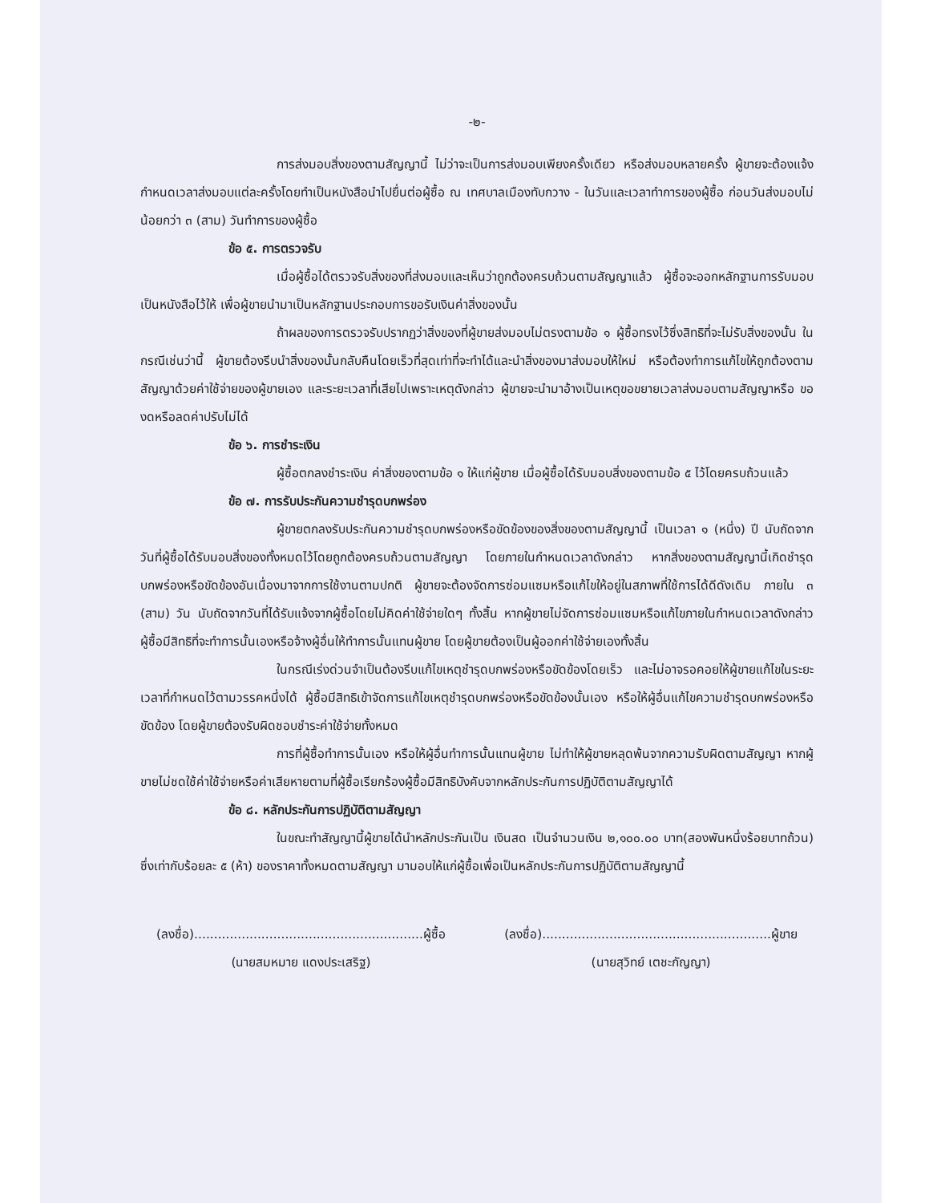-๒-
การส่งมอบสิ่งของตามสัญญานี้ ไม่ว่าจะเป็นการส่งมอบเพียงครั้งเดียว หรือส่งมอบหลายครั้ง ผู้ขายจะต้องแจ้งกำหนดเวลาส่งมอบแต่ละครั้งโดยทำเป็นหนังสือนำไปยื่นต่อผู้ซื้อ ณ เทศบาลเมืองทับกวาง - ในวันและเวลาทำการของผู้ซื้อ ก่อนวันส่งมอบไม่น้อยกว่า ๓ (สาม) วันทำการของผู้ซื้อ
ข้อ ๕. การตรวจรับ
เมื่อผู้ซื้อได้ตรวจรับสิ่งของที่ส่งมอบและเห็นว่าถูกต้องครบถ้วนตามสัญญาแล้ว ผู้ซื้อจะออกหลักฐานการรับมอบเป็นหนังสือไว้ให้ เพื่อผู้ขายนำมาเป็นหลักฐานประกอบการขอรับเงินค่าสิ่งของนั้น
ถ้าผลของการตรวจรับปรากฏว่าสิ่งของที่ผู้ขายส่งมอบไม่ตรงตามข้อ ๑ ผู้ซื้อทรงไว้ซึ่งสิทธิที่จะไม่รับสิ่งของนั้น ในกรณีเช่นว่านี้ ผู้ขายต้องรีบนำสิ่งของนั้นกลับคืนโดยเร็วที่สุดเท่าที่จะทำได้และนำสิ่งของมาส่งมอบให้ใหม่ หรือต้องทำการแก้ไขให้ถูกต้องตามสัญญาด้วยค่าใช้จ่ายของผู้ขายเอง และระยะเวลาที่เสียไปเพราะเหตุดังกล่าว ผู้ขายจะนำมาอ้างเป็นเหตุขอขยายเวลาส่งมอบตามสัญญาหรือ ของดหรือลดค่าปรับไม่ได้
ข้อ ๖. การชำระเงิน
ผู้ซื้อตกลงชำระเงิน ค่าสิ่งของตามข้อ ๑ ให้แก่ผู้ขาย เมื่อผู้ซื้อได้รับมอบสิ่งของตามข้อ ๕ ไว้โดยครบถ้วนแล้ว
ข้อ ๗. การรับประกันความชำรุดบกพร่อง
ผู้ขายตกลงรับประกันความชำรุดบกพร่องหรือขัดข้องของสิ่งของตามสัญญานี้ เป็นเวลา ๑ (หนึ่ง) ปี นับถัดจากวันที่ผู้ซื้อได้รับมอบสิ่งของทั้งหมดไว้โดยถูกต้องครบถ้วนตามสัญญา โดยภายในกำหนดเวลาดังกล่าว หากสิ่งของตามสัญญานี้เกิดชำรุดบกพร่องหรือขัดข้องอันเนื่องมาจากการใช้งานตามปกติ ผู้ขายจะต้องจัดการซ่อมแซมหรือแก้ไขให้อยู่ในสภาพที่ใช้การได้ดีดังเดิม ภายใน ๓ (สาม) วัน นับถัดจากวันที่ได้รับแจ้งจากผู้ซื้อโดยไม่คิดค่าใช้จ่ายใดๆ ทั้งสิ้น หากผู้ขายไม่จัดการซ่อมแซมหรือแก้ไขภายในกำหนดเวลาดังกล่าว ผู้ซื้อมีสิทธิที่จะทำการนั้นเองหรือจ้างผู้อื่นให้ทำการนั้นแทนผู้ขาย โดยผู้ขายต้องเป็นผู้ออกค่าใช้จ่ายเองทั้งสิ้น
ในกรณีเร่งด่วนจำเป็นต้องรีบแก้ไขเหตุชำรุดบกพร่องหรือขัดข้องโดยเร็ว และไม่อาจรอคอยให้ผู้ขายแก้ไขในระยะเวลาที่กำหนดไว้ตามวรรคหนึ่งได้ ผู้ซื้อมีสิทธิเข้าจัดการแก้ไขเหตุชำรุดบกพร่องหรือขัดข้องนั้นเอง หรือให้ผู้อื่นแก้ไขความชำรุดบกพร่องหรือขัดข้อง โดยผู้ขายต้องรับผิดชอบชำระค่าใช้จ่ายทั้งหมด
การที่ผู้ซื้อทำการนั้นเอง หรือให้ผู้อื่นทำการนั้นแทนผู้ขาย ไม่ทำให้ผู้ขายหลุดพ้นจากความรับผิดตามสัญญา หากผู้ขายไม่ชดใช้ค่าใช้จ่ายหรือค่าเสียหายตามที่ผู้ซื้อเรียกร้องผู้ซื้อมีสิทธิบังคับจากหลักประกันการปฏิบัติตามสัญญาได้
ข้อ ๘. หลักประกันการปฏิบัติตามสัญญา
ในขณะทำสัญญานี้ผู้ขายได้นำหลักประกันเป็น เงินสด เป็นจำนวนเงิน ๒,๑๐๐.๐๐ บาท(สองพันหนึ่งร้อยบาทถ้วน) ซึ่งเท่ากับร้อยละ ๕ (ห้า) ของราคาทั้งหมดตามสัญญา มามอบให้แก่ผู้ซื้อเพื่อเป็นหลักประกันการปฏิบัติตามสัญญานี้
(ลงชื่อ)..........................................................ผู้ซื้อ
(นายสมหมาย แดงประเสริฐ)
(ลงชื่อ)..........................................................ผู้ขาย
(นายสุวิทย์ เตชะกัญญา)